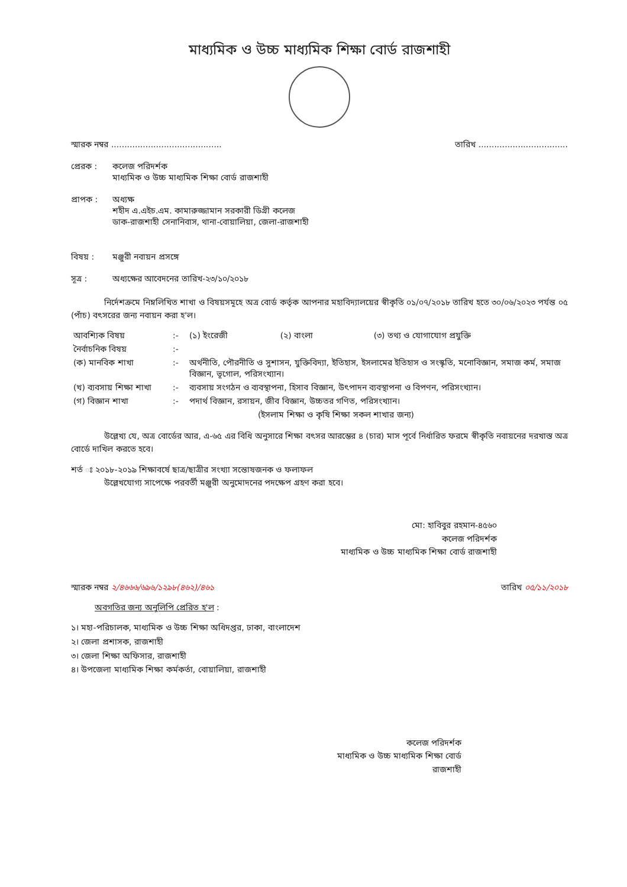মাধ্যমিক ও উচ্চ মাধ্যমিক শিক্ষা বোর্ড রাজশাহী
স্মারক নম্বর .......................................... তারিখ ..................................
প্রেরক : কলেজ পরিদর্শক
মাধ্যমিক ও উচ্চ মাধ্যমিক শিক্ষা বোর্ড রাজশাহী
প্রাপক : অধ্যক্ষ
শহীদ এ.এইচ.এম. কামারুজ্জামান সরকারী ডিগ্রী কলেজ
ডাক-রাজশাহী সেনানিবাস, থানা-বোয়ালিয়া, জেলা-রাজশাহী
বিষয় : মঞ্জুরী নবায়ন প্রসঙ্গে
সূত্র : অধ্যক্ষের আবেদনের তারিখ-২৩/১০/২০১৮
    নির্দেশক্রমে নিম্নলিখিত শাখা ও বিষয়সমূহে অত্র বোর্ড কর্তৃক আপনার মহাবিদ্যালয়ের স্বীকৃতি ০১/০৭/২০১৮ তারিখ হতে ৩০/০৬/২০২৩ পর্যন্ত ০৫ (পাঁচ) বৎসরের জন্য নবায়ন করা হ'ল।
| আবশ্যিক বিষয় | :- | (১) ইংরেজী (২) বাংলা (৩) তথ্য ও যোগাযোগ প্রযুক্তি |
| নৈর্বাচনিক বিষয় | :- | |
| (ক) মানবিক শাখা | :- | অর্থনীতি, পৌরনীতি ও সুশাসন, যুক্তিবিদ্যা, ইতিহাস, ইসলামের ইতিহাস ও সংস্কৃতি, মনোবিজ্ঞান, সমাজ কর্ম, সমাজ বিজ্ঞান, ভূগোল, পরিসংখ্যান। |
| (খ) ব্যবসায় শিক্ষা শাখা | :- | ব্যবসায় সংগঠন ও ব্যবস্থাপনা, হিসাব বিজ্ঞান, উৎপাদন ব্যবস্থাপনা ও বিপণন, পরিসংখ্যান। |
| (গ) বিজ্ঞান শাখা | :- | পদার্থ বিজ্ঞান, রসায়ন, জীব বিজ্ঞান, উচ্চতর গণিত, পরিসংখ্যান। |
| | | (ইসলাম শিক্ষা ও কৃষি শিক্ষা সকল শাখার জন্য) |
    উল্লেখ্য যে, অত্র বোর্ডের আর, এ-৬৫ এর বিধি অনুসারে শিক্ষা বৎসর আরম্ভের ৪ (চার) মাস পূর্বে নির্ধারিত ফরমে স্বীকৃতি নবায়নের দরখাস্ত অত্র বোর্ডে দাখিল করতে হবে।
শর্ত ঃ ২০১৮-২০১৯ শিক্ষাবর্ষে ছাত্র/ছাত্রীর সংখ্যা সন্তোষজনক ও ফলাফল
    উল্লেখযোগ্য সাপেক্ষে পরবর্তী মঞ্জুরী অনুমোদনের পদক্ষেপ গ্রহণ করা হবে।
মো: হাবিবুর রহমান-৪৫৬০
কলেজ পরিদর্শক
মাধ্যমিক ও উচ্চ মাধ্যমিক শিক্ষা বোর্ড রাজশাহী
স্মারক নম্বর ২/৪৬৬৬/৬৯৬/১২৯৮(৪৬২)/৪৬১ তারিখ ০৫/১১/২০১৮
অবগতির জন্য অনুলিপি প্রেরিত হ'ল :
১। মহা-পরিচালক, মাধ্যমিক ও উচ্চ শিক্ষা অধিদপ্তর, ঢাকা, বাংলাদেশ
২। জেলা প্রশাসক, রাজশাহী
৩। জেলা শিক্ষা অফিসার, রাজশাহী
৪। উপজেলা মাধ্যমিক শিক্ষা কর্মকর্তা, বোয়ালিয়া, রাজশাহী
কলেজ পরিদর্শক
মাধ্যমিক ও উচ্চ মাধ্যমিক শিক্ষা বোর্ড
রাজশাহী